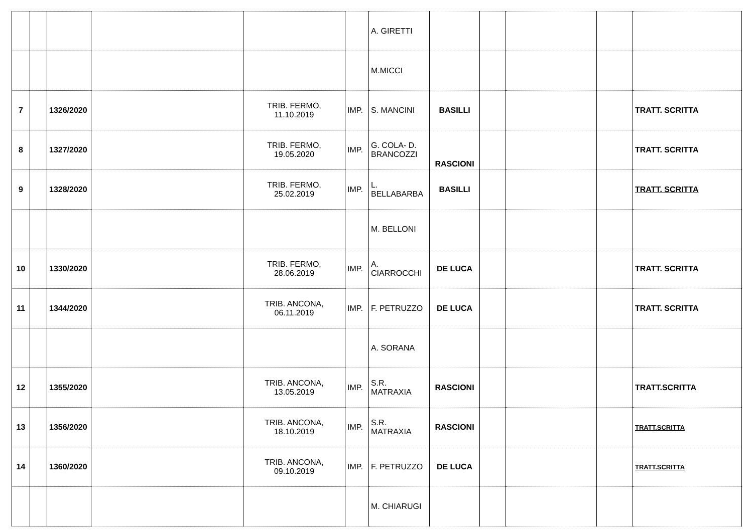| | | | | | | A. GIRETTI | | | | | |
| | | | | | | M.MICCI | | | | | |
| 7 | | 1326/2020 | | TRIB. FERMO, 11.10.2019 | IMP. | S. MANCINI | BASILLI | | | | TRATT. SCRITTA |
| 8 | | 1327/2020 | | TRIB. FERMO, 19.05.2020 | IMP. | G. COLA- D. BRANCOZZI | RASCIONI | | | | TRATT. SCRITTA |
| 9 | | 1328/2020 | | TRIB. FERMO, 25.02.2019 | IMP. | L. BELLABARBA | BASILLI | | | | TRATT. SCRITTA |
| | | | | | | M. BELLONI | | | | | |
| 10 | | 1330/2020 | | TRIB. FERMO, 28.06.2019 | IMP. | A. CIARROCCHI | DE LUCA | | | | TRATT. SCRITTA |
| 11 | | 1344/2020 | | TRIB. ANCONA, 06.11.2019 | IMP. | F. PETRUZZO | DE LUCA | | | | TRATT. SCRITTA |
| | | | | | | A. SORANA | | | | | |
| 12 | | 1355/2020 | | TRIB. ANCONA, 13.05.2019 | IMP. | S.R. MATRAXIA | RASCIONI | | | | TRATT.SCRITTA |
| 13 | | 1356/2020 | | TRIB. ANCONA, 18.10.2019 | IMP. | S.R. MATRAXIA | RASCIONI | | | | TRATT.SCRITTA |
| 14 | | 1360/2020 | | TRIB. ANCONA, 09.10.2019 | IMP. | F. PETRUZZO | DE LUCA | | | | TRATT.SCRITTA |
| | | | | | | M. CHIARUGI | | | | | |